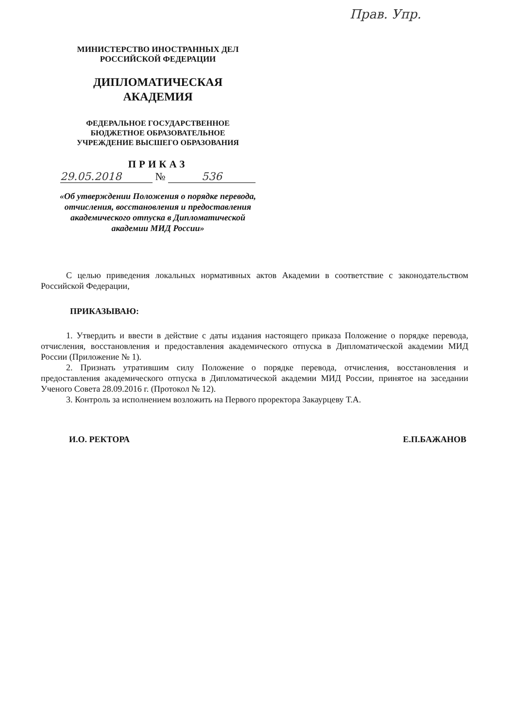Прав. Упр.
МИНИСТЕРСТВО ИНОСТРАННЫХ ДЕЛ
РОССИЙСКОЙ ФЕДЕРАЦИИ
ДИПЛОМАТИЧЕСКАЯ
АКАДЕМИЯ
ФЕДЕРАЛЬНОЕ ГОСУДАРСТВЕННОЕ
БЮДЖЕТНОЕ ОБРАЗОВАТЕЛЬНОЕ
УЧРЕЖДЕНИЕ ВЫСШЕГО ОБРАЗОВАНИЯ
ПРИКАЗ
29.05.2018 № 536
«Об утверждении Положения о порядке перевода, отчисления, восстановления и предоставления академического отпуска в Дипломатической академии МИД России»
С целью приведения локальных нормативных актов Академии в соответствие с законодательством Российской Федерации,
ПРИКАЗЫВАЮ:
1. Утвердить и ввести в действие с даты издания настоящего приказа Положение о порядке перевода, отчисления, восстановления и предоставления академического отпуска в Дипломатической академии МИД России (Приложение № 1).
2. Признать утратившим силу Положение о порядке перевода, отчисления, восстановления и предоставления академического отпуска в Дипломатической академии МИД России, принятое на заседании Ученого Совета 28.09.2016 г. (Протокол № 12).
3. Контроль за исполнением возложить на Первого проректора Закаурцеву Т.А.
И.О. РЕКТОРА Е.П.БАЖАНОВ